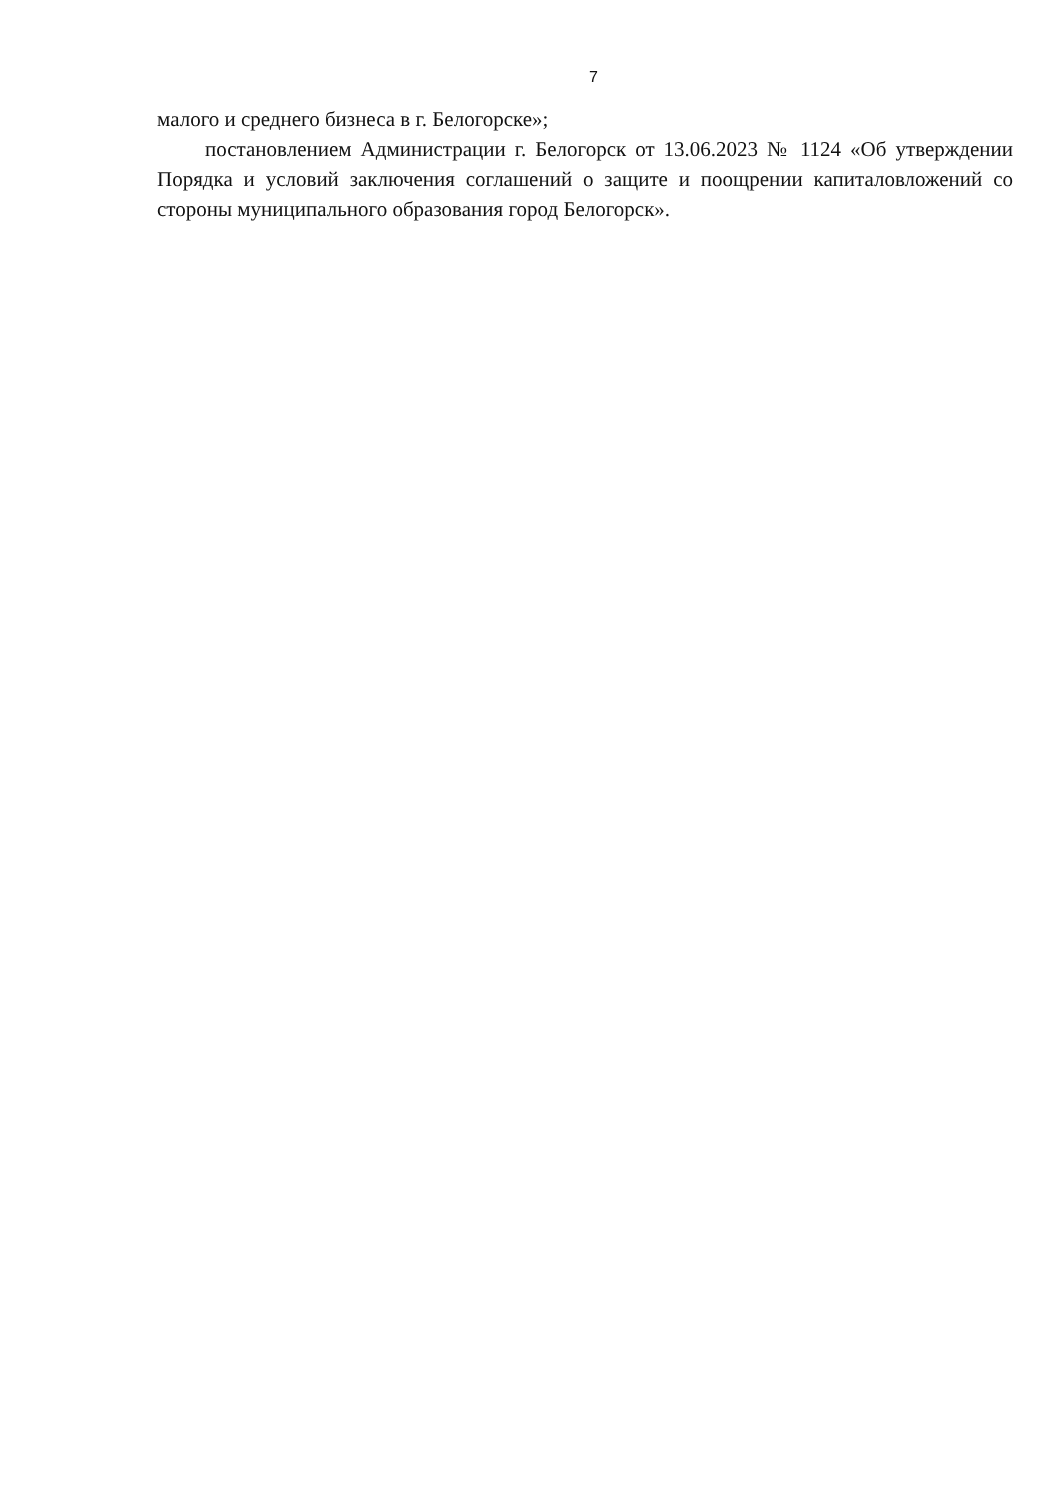7
малого и среднего бизнеса в г. Белогорске»;
постановлением Администрации г. Белогорск от 13.06.2023 № 1124 «Об утверждении Порядка и условий заключения соглашений о защите и поощрении капиталовложений со стороны муниципального образования город Белогорск».